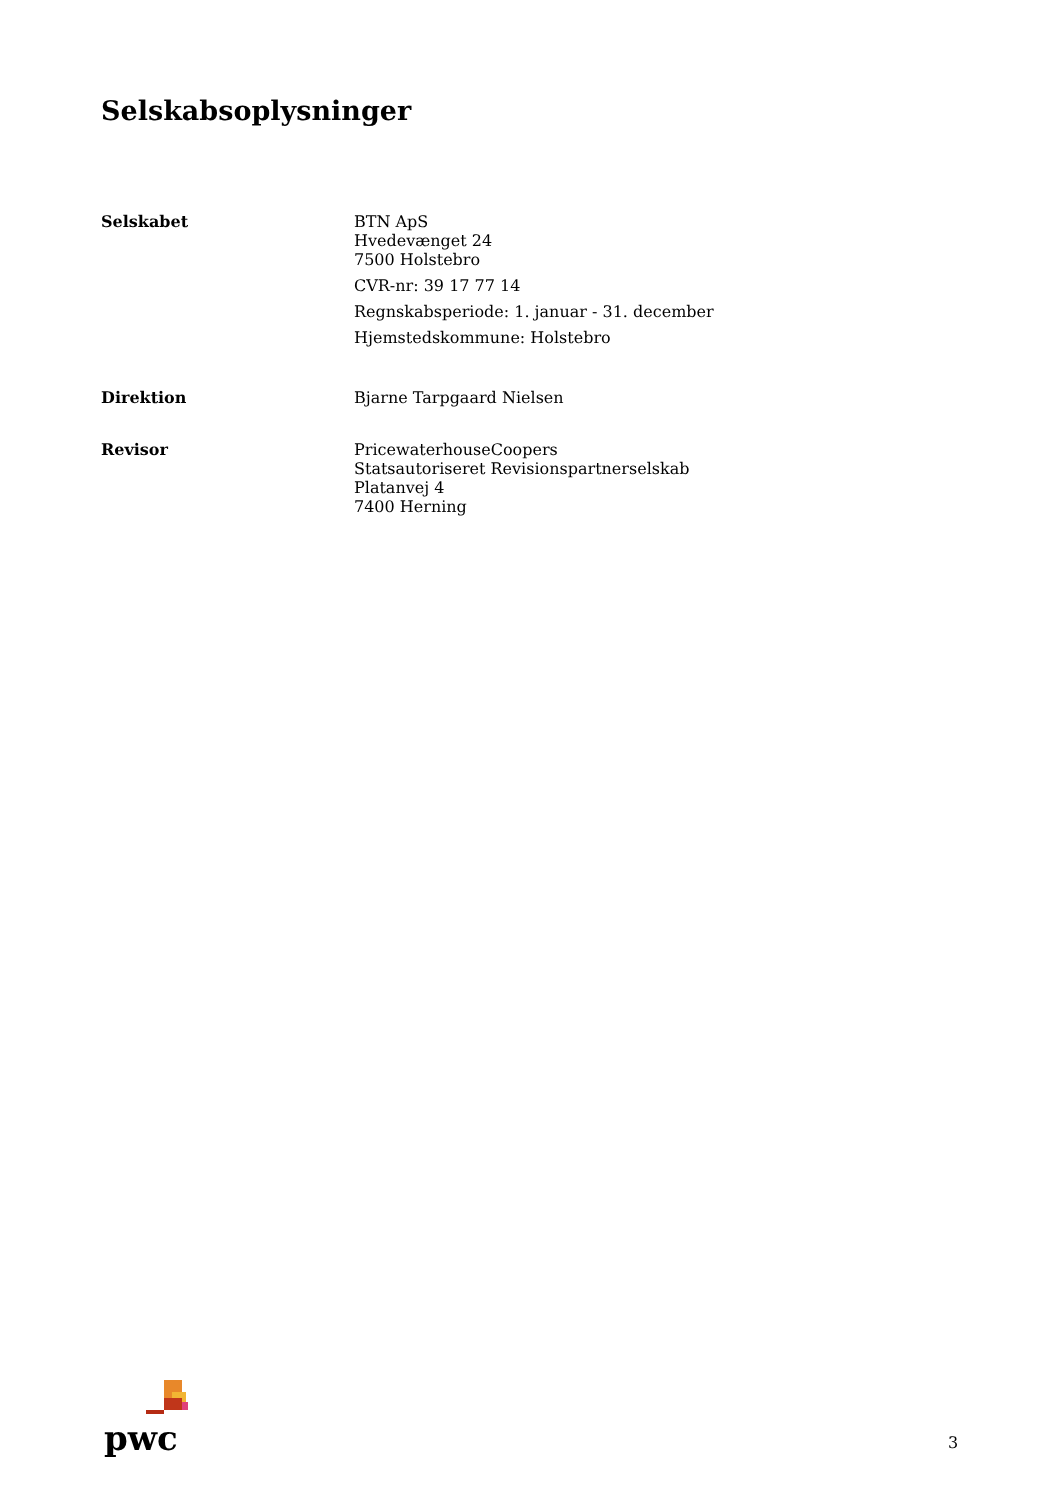Selskabsoplysninger
Selskabet BTN ApS
Hvedevænget 24
7500 Holstebro
CVR-nr: 39 17 77 14
Regnskabsperiode: 1. januar - 31. december
Hjemstedskommune: Holstebro
Direktion Bjarne Tarpgaard Nielsen
Revisor PricewaterhouseCoopers
Statsautoriseret Revisionspartnerselskab
Platanvej 4
7400 Herning
pwc
3